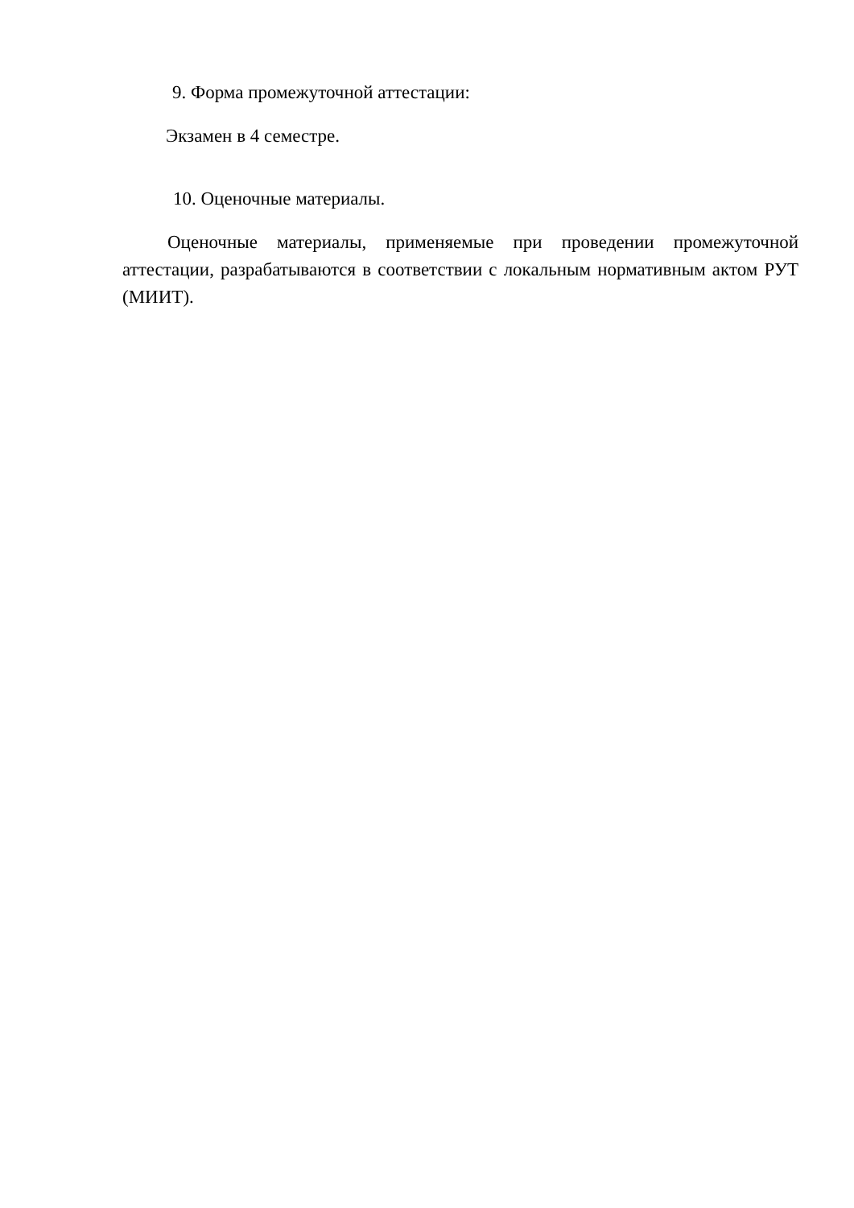9. Форма промежуточной аттестации:
Экзамен в 4 семестре.
10. Оценочные материалы.
Оценочные материалы, применяемые при проведении промежуточной аттестации, разрабатываются в соответствии с локальным нормативным актом РУТ (МИИТ).